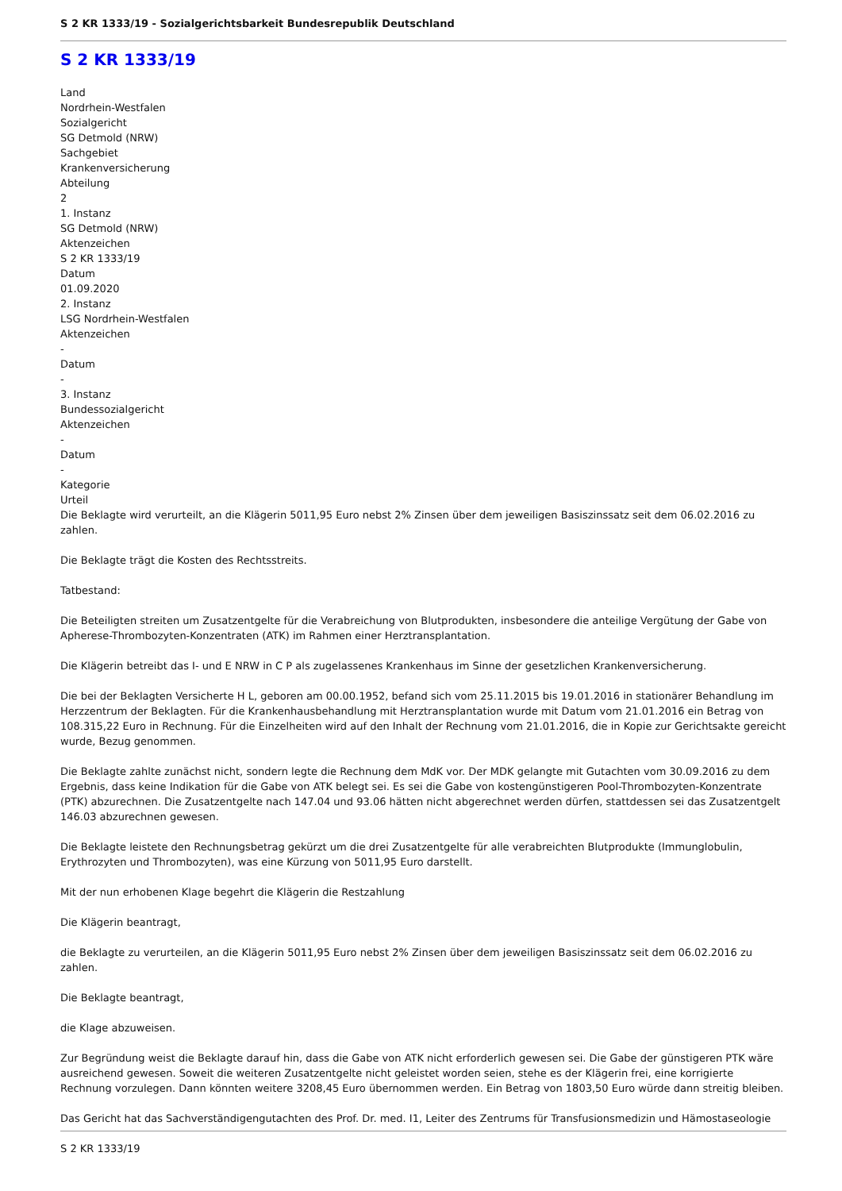S 2 KR 1333/19 - Sozialgerichtsbarkeit Bundesrepublik Deutschland
S 2 KR 1333/19
Land
Nordrhein-Westfalen
Sozialgericht
SG Detmold (NRW)
Sachgebiet
Krankenversicherung
Abteilung
2
1. Instanz
SG Detmold (NRW)
Aktenzeichen
S 2 KR 1333/19
Datum
01.09.2020
2. Instanz
LSG Nordrhein-Westfalen
Aktenzeichen
-
Datum
-
3. Instanz
Bundessozialgericht
Aktenzeichen
-
Datum
-
Kategorie
Urteil
Die Beklagte wird verurteilt, an die Klägerin 5011,95 Euro nebst 2% Zinsen über dem jeweiligen Basiszinssatz seit dem 06.02.2016 zu zahlen.
Die Beklagte trägt die Kosten des Rechtsstreits.
Tatbestand:
Die Beteiligten streiten um Zusatzentgelte für die Verabreichung von Blutprodukten, insbesondere die anteilige Vergütung der Gabe von Apherese-Thrombozyten-Konzentraten (ATK) im Rahmen einer Herztransplantation.
Die Klägerin betreibt das I- und E NRW in C P als zugelassenes Krankenhaus im Sinne der gesetzlichen Krankenversicherung.
Die bei der Beklagten Versicherte H L, geboren am 00.00.1952, befand sich vom 25.11.2015 bis 19.01.2016 in stationärer Behandlung im Herzzentrum der Beklagten. Für die Krankenhausbehandlung mit Herztransplantation wurde mit Datum vom 21.01.2016 ein Betrag von 108.315,22 Euro in Rechnung. Für die Einzelheiten wird auf den Inhalt der Rechnung vom 21.01.2016, die in Kopie zur Gerichtsakte gereicht wurde, Bezug genommen.
Die Beklagte zahlte zunächst nicht, sondern legte die Rechnung dem MdK vor. Der MDK gelangte mit Gutachten vom 30.09.2016 zu dem Ergebnis, dass keine Indikation für die Gabe von ATK belegt sei. Es sei die Gabe von kostengünstigeren Pool-Thrombozyten-Konzentrate (PTK) abzurechnen. Die Zusatzentgelte nach 147.04 und 93.06 hätten nicht abgerechnet werden dürfen, stattdessen sei das Zusatzentgelt 146.03 abzurechnen gewesen.
Die Beklagte leistete den Rechnungsbetrag gekürzt um die drei Zusatzentgelte für alle verabreichten Blutprodukte (Immunglobulin, Erythrozyten und Thrombozyten), was eine Kürzung von 5011,95 Euro darstellt.
Mit der nun erhobenen Klage begehrt die Klägerin die Restzahlung
Die Klägerin beantragt,
die Beklagte zu verurteilen, an die Klägerin 5011,95 Euro nebst 2% Zinsen über dem jeweiligen Basiszinssatz seit dem 06.02.2016 zu zahlen.
Die Beklagte beantragt,
die Klage abzuweisen.
Zur Begründung weist die Beklagte darauf hin, dass die Gabe von ATK nicht erforderlich gewesen sei. Die Gabe der günstigeren PTK wäre ausreichend gewesen. Soweit die weiteren Zusatzentgelte nicht geleistet worden seien, stehe es der Klägerin frei, eine korrigierte Rechnung vorzulegen. Dann könnten weitere 3208,45 Euro übernommen werden. Ein Betrag von 1803,50 Euro würde dann streitig bleiben.
Das Gericht hat das Sachverständigengutachten des Prof. Dr. med. I1, Leiter des Zentrums für Transfusionsmedizin und Hämostaseologie
S 2 KR 1333/19